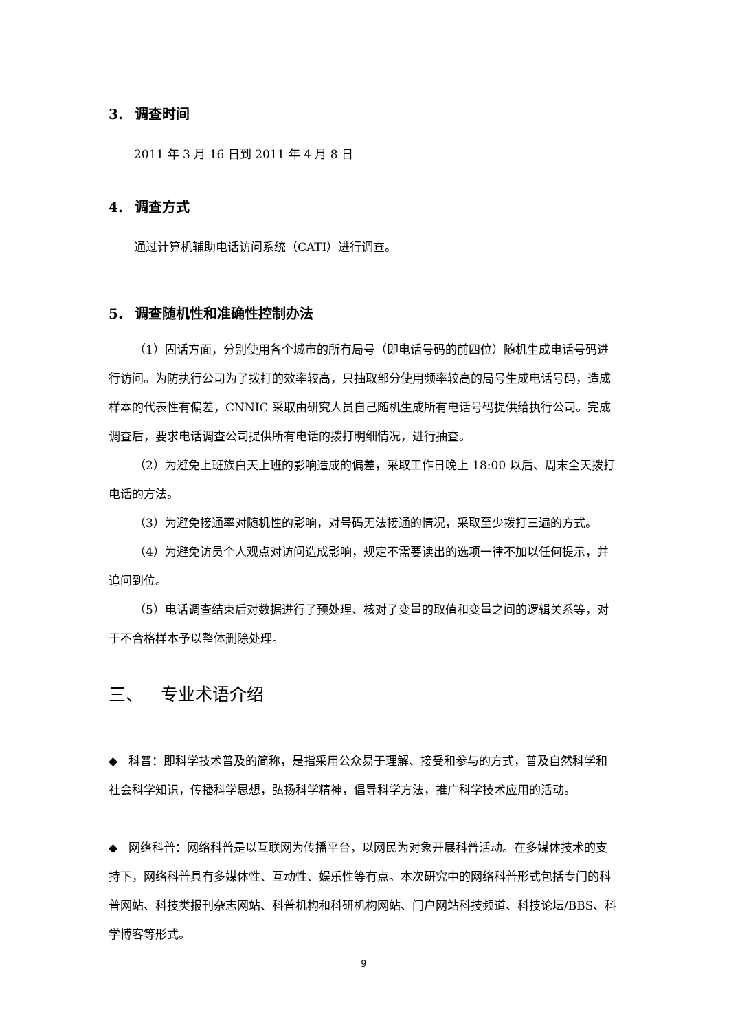3. 调查时间
2011 年 3 月 16 日到 2011 年 4 月 8 日
4. 调查方式
通过计算机辅助电话访问系统（CATI）进行调查。
5. 调查随机性和准确性控制办法
（1）固话方面，分别使用各个城市的所有局号（即电话号码的前四位）随机生成电话号码进行访问。为防执行公司为了拨打的效率较高，只抽取部分使用频率较高的局号生成电话号码，造成样本的代表性有偏差，CNNIC 采取由研究人员自己随机生成所有电话号码提供给执行公司。完成调查后，要求电话调查公司提供所有电话的拨打明细情况，进行抽查。
（2）为避免上班族白天上班的影响造成的偏差，采取工作日晚上 18:00 以后、周末全天拨打电话的方法。
（3）为避免接通率对随机性的影响，对号码无法接通的情况，采取至少拨打三遍的方式。
（4）为避免访员个人观点对访问造成影响，规定不需要读出的选项一律不加以任何提示，并追问到位。
（5）电话调查结束后对数据进行了预处理、核对了变量的取值和变量之间的逻辑关系等，对于不合格样本予以整体删除处理。
三、 专业术语介绍
◆ 科普：即科学技术普及的简称，是指采用公众易于理解、接受和参与的方式，普及自然科学和社会科学知识，传播科学思想，弘扬科学精神，倡导科学方法，推广科学技术应用的活动。
◆ 网络科普：网络科普是以互联网为传播平台，以网民为对象开展科普活动。在多媒体技术的支持下，网络科普具有多媒体性、互动性、娱乐性等有点。本次研究中的网络科普形式包括专门的科普网站、科技类报刊杂志网站、科普机构和科研机构网站、门户网站科技频道、科技论坛/BBS、科学博客等形式。
9